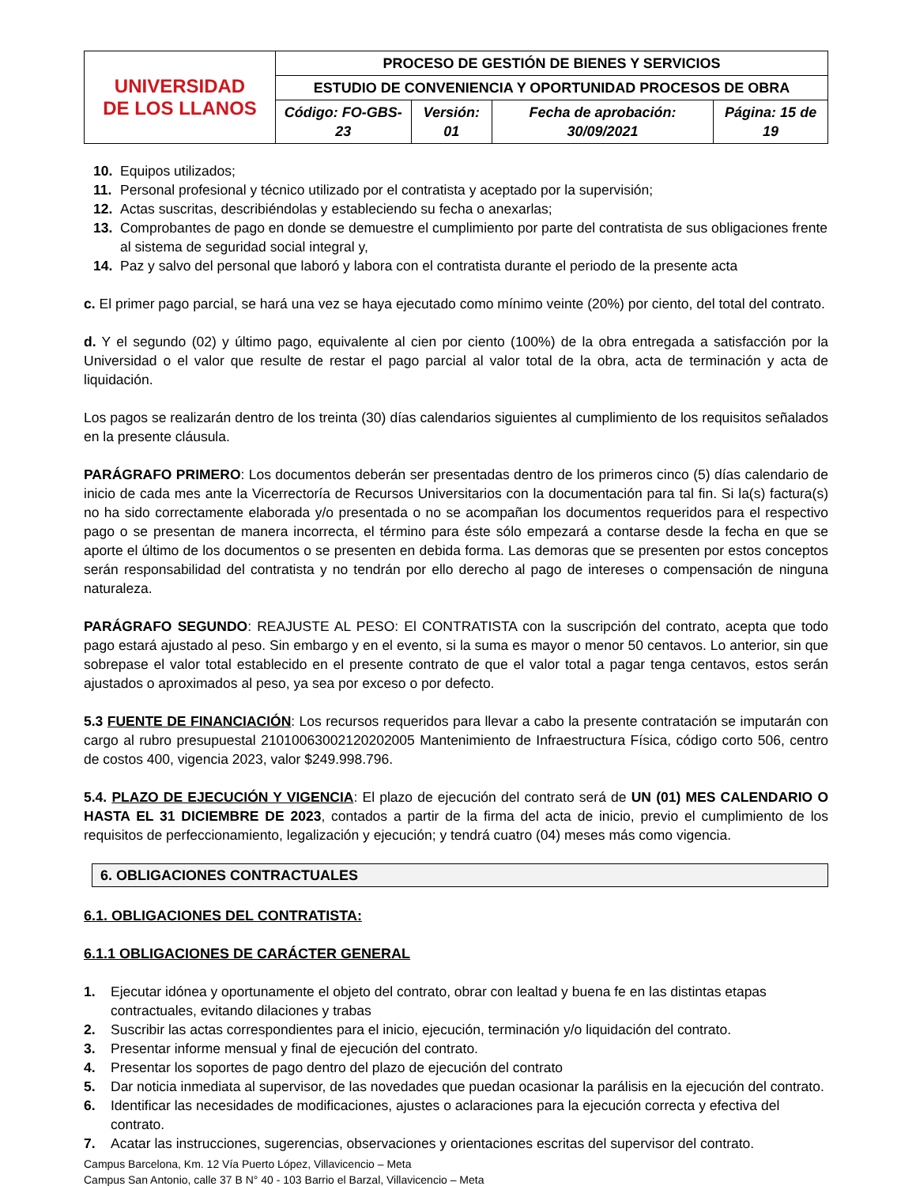| UNIVERSIDAD DE LOS LLANOS | PROCESO DE GESTIÓN DE BIENES Y SERVICIOS | | | |
| | ESTUDIO DE CONVENIENCIA Y OPORTUNIDAD PROCESOS DE OBRA | | | |
| | Código: FO-GBS-23 | Versión: 01 | Fecha de aprobación: 30/09/2021 | Página: 15 de 19 |
10. Equipos utilizados;
11. Personal profesional y técnico utilizado por el contratista y aceptado por la supervisión;
12. Actas suscritas, describiéndolas y estableciendo su fecha o anexarlas;
13. Comprobantes de pago en donde se demuestre el cumplimiento por parte del contratista de sus obligaciones frente al sistema de seguridad social integral y,
14. Paz y salvo del personal que laboró y labora con el contratista durante el periodo de la presente acta
c. El primer pago parcial, se hará una vez se haya ejecutado como mínimo veinte (20%) por ciento, del total del contrato.
d. Y el segundo (02) y último pago, equivalente al cien por ciento (100%) de la obra entregada a satisfacción por la Universidad o el valor que resulte de restar el pago parcial al valor total de la obra, acta de terminación y acta de liquidación.
Los pagos se realizarán dentro de los treinta (30) días calendarios siguientes al cumplimiento de los requisitos señalados en la presente cláusula.
PARÁGRAFO PRIMERO: Los documentos deberán ser presentadas dentro de los primeros cinco (5) días calendario de inicio de cada mes ante la Vicerrectoría de Recursos Universitarios con la documentación para tal fin. Si la(s) factura(s) no ha sido correctamente elaborada y/o presentada o no se acompañan los documentos requeridos para el respectivo pago o se presentan de manera incorrecta, el término para éste sólo empezará a contarse desde la fecha en que se aporte el último de los documentos o se presenten en debida forma. Las demoras que se presenten por estos conceptos serán responsabilidad del contratista y no tendrán por ello derecho al pago de intereses o compensación de ninguna naturaleza.
PARÁGRAFO SEGUNDO: REAJUSTE AL PESO: El CONTRATISTA con la suscripción del contrato, acepta que todo pago estará ajustado al peso. Sin embargo y en el evento, si la suma es mayor o menor 50 centavos. Lo anterior, sin que sobrepase el valor total establecido en el presente contrato de que el valor total a pagar tenga centavos, estos serán ajustados o aproximados al peso, ya sea por exceso o por defecto.
5.3 FUENTE DE FINANCIACIÓN: Los recursos requeridos para llevar a cabo la presente contratación se imputarán con cargo al rubro presupuestal 21010063002120202005 Mantenimiento de Infraestructura Física, código corto 506, centro de costos 400, vigencia 2023, valor $249.998.796.
5.4. PLAZO DE EJECUCIÓN Y VIGENCIA: El plazo de ejecución del contrato será de UN (01) MES CALENDARIO O HASTA EL 31 DICIEMBRE DE 2023, contados a partir de la firma del acta de inicio, previo el cumplimiento de los requisitos de perfeccionamiento, legalización y ejecución; y tendrá cuatro (04) meses más como vigencia.
6. OBLIGACIONES CONTRACTUALES
6.1. OBLIGACIONES DEL CONTRATISTA:
6.1.1 OBLIGACIONES DE CARÁCTER GENERAL
1. Ejecutar idónea y oportunamente el objeto del contrato, obrar con lealtad y buena fe en las distintas etapas contractuales, evitando dilaciones y trabas
2. Suscribir las actas correspondientes para el inicio, ejecución, terminación y/o liquidación del contrato.
3. Presentar informe mensual y final de ejecución del contrato.
4. Presentar los soportes de pago dentro del plazo de ejecución del contrato
5. Dar noticia inmediata al supervisor, de las novedades que puedan ocasionar la parálisis en la ejecución del contrato.
6. Identificar las necesidades de modificaciones, ajustes o aclaraciones para la ejecución correcta y efectiva del contrato.
7. Acatar las instrucciones, sugerencias, observaciones y orientaciones escritas del supervisor del contrato.
Campus Barcelona, Km. 12 Vía Puerto López, Villavicencio – Meta
Campus San Antonio, calle 37 B N° 40 - 103 Barrio el Barzal, Villavicencio – Meta